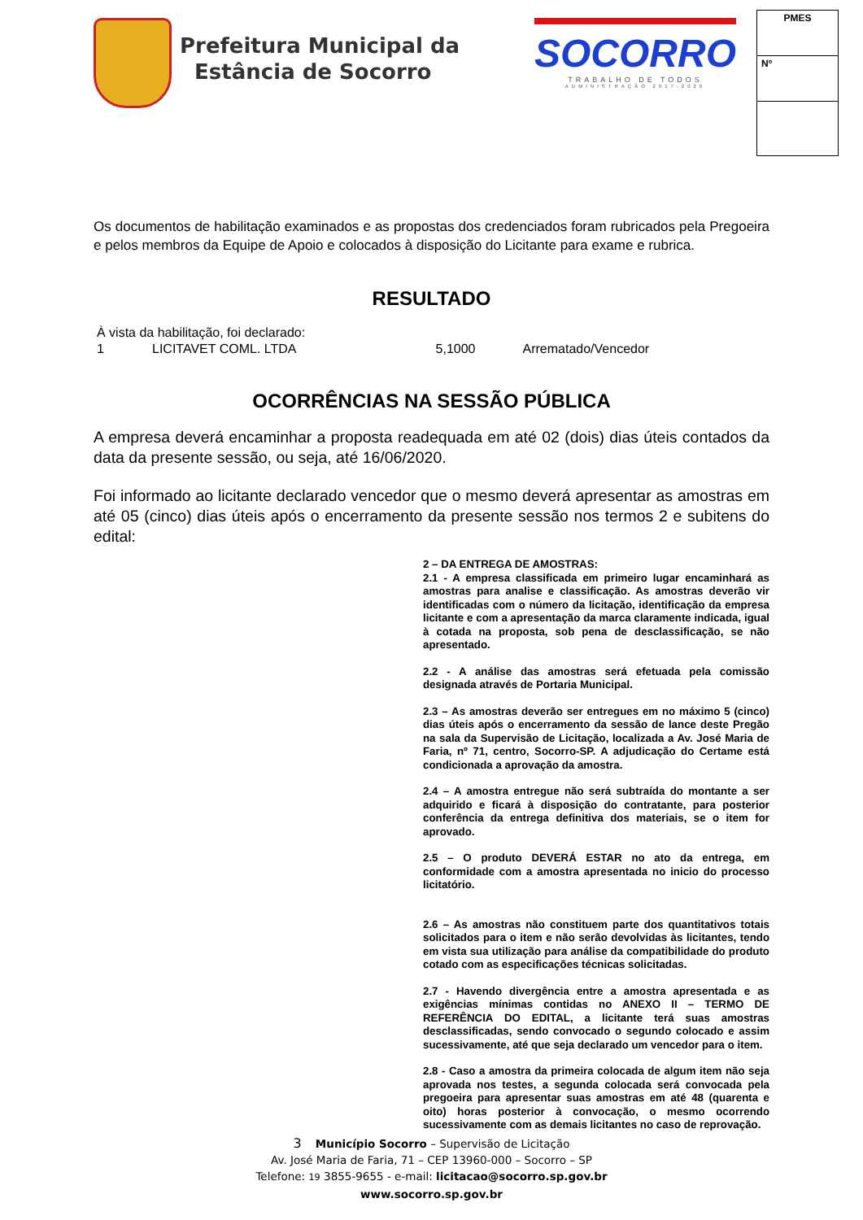Prefeitura Municipal da
Estância de Socorro
SOCORRO
TRABALHO DE TODOS
ADMINISTRAÇÃO 2017-2020
| PMES |
| Nº |
Os documentos de habilitação examinados e as propostas dos credenciados foram rubricados pela Pregoeira e pelos membros da Equipe de Apoio e colocados à disposição do Licitante para exame e rubrica.
RESULTADO
| À vista da habilitação, foi declarado: | | | |
| 1 | LICITAVET COML. LTDA | 5,1000 | Arrematado/Vencedor |
OCORRÊNCIAS NA SESSÃO PÚBLICA
A empresa deverá encaminhar a proposta readequada em até 02 (dois) dias úteis contados da data da presente sessão, ou seja, até 16/06/2020.
Foi informado ao licitante declarado vencedor que o mesmo deverá apresentar as amostras em até 05 (cinco) dias úteis após o encerramento da presente sessão nos termos 2 e subitens do edital:
2 – DA ENTREGA DE AMOSTRAS:
2.1 - A empresa classificada em primeiro lugar encaminhará as amostras para analise e classificação. As amostras deverão vir identificadas com o número da licitação, identificação da empresa licitante e com a apresentação da marca claramente indicada, igual à cotada na proposta, sob pena de desclassificação, se não apresentado.
2.2 - A análise das amostras será efetuada pela comissão designada através de Portaria Municipal.
2.3 – As amostras deverão ser entregues em no máximo 5 (cinco) dias úteis após o encerramento da sessão de lance deste Pregão na sala da Supervisão de Licitação, localizada a Av. José Maria de Faria, nº 71, centro, Socorro-SP. A adjudicação do Certame está condicionada a aprovação da amostra.
2.4 – A amostra entregue não será subtraída do montante a ser adquirido e ficará à disposição do contratante, para posterior conferência da entrega definitiva dos materiais, se o item for aprovado.
2.5 – O produto DEVERÁ ESTAR no ato da entrega, em conformidade com a amostra apresentada no inicio do processo licitatório.
2.6 – As amostras não constituem parte dos quantitativos totais solicitados para o item e não serão devolvidas às licitantes, tendo em vista sua utilização para análise da compatibilidade do produto cotado com as especificações técnicas solicitadas.
2.7 - Havendo divergência entre a amostra apresentada e as exigências mínimas contidas no ANEXO II – TERMO DE REFERÊNCIA DO EDITAL, a licitante terá suas amostras desclassificadas, sendo convocado o segundo colocado e assim sucessivamente, até que seja declarado um vencedor para o item.
2.8 - Caso a amostra da primeira colocada de algum item não seja aprovada nos testes, a segunda colocada será convocada pela pregoeira para apresentar suas amostras em até 48 (quarenta e oito) horas posterior à convocação, o mesmo ocorrendo sucessivamente com as demais licitantes no caso de reprovação.
3 Município Socorro – Supervisão de Licitação
Av. José Maria de Faria, 71 – CEP 13960-000 – Socorro – SP
Telefone: 19 3855-9655 - e-mail: licitacao@socorro.sp.gov.br
www.socorro.sp.gov.br